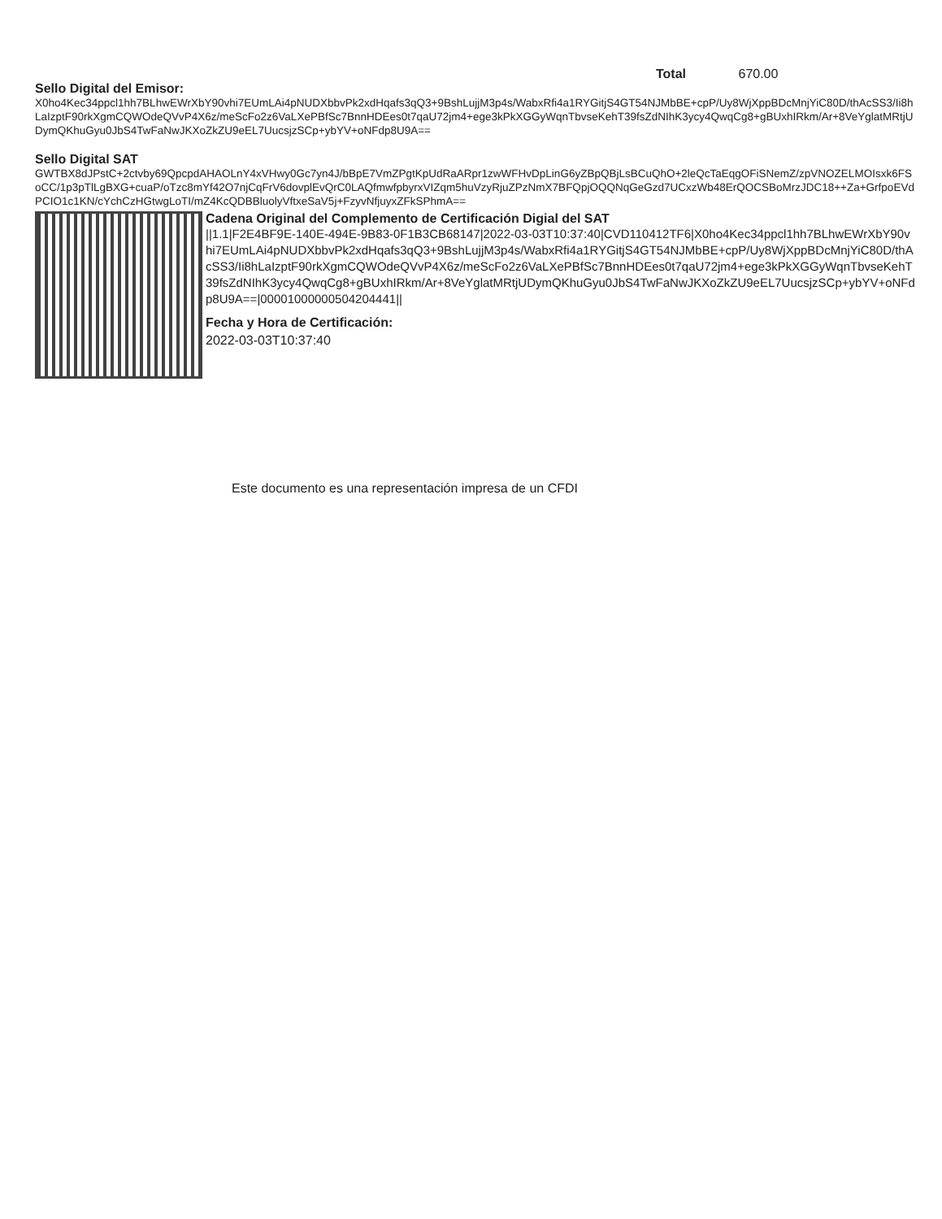Total 670.00
Sello Digital del Emisor:
X0ho4Kec34ppcl1hh7BLhwEWrXbY90vhi7EUmLAi4pNUDXbbvPk2xdHqafs3qQ3+9BshLujjM3p4s/WabxRfi4a1RYGitjS4GT54NJMbBE+cpP/Uy8WjXppBDcMnjYiC80D/thAcSS3/Ii8hLaIzptF90rkXgmCQWOdeQVvP4X6z/meScFo2z6VaLXePBfSc7BnnHDEes0t7qaU72jm4+ege3kPkXGGyWqnTbvseKehT39fsZdNIhK3ycy4QwqCg8+gBUxhIRkm/Ar+8VeYglatMRtjUDymQKhuGyu0JbS4TwFaNwJKXoZkZU9eEL7UucsjzSCp+ybYV+oNFdp8U9A==
Sello Digital SAT
GWTBX8dJPstC+2ctvby69QpcpdAHAOLnY4xVHwy0Gc7yn4J/bBpE7VmZPgtKpUdRaARpr1zwWFHvDpLinG6yZBpQBjLsBCuQhO+2leQcTaEqgOFiSNemZ/zpVNOZELMOIsxk6FSoCC/1p3pTlLgBXG+cuaP/oTzc8mYf42O7njCqFrV6dovplEvQrC0LAQfmwfpbyrxVIZqm5huVzyRjuZPzNmX7BFQpjOQQNqGeGzd7UCxzWb48ErQOCSBoMrzJDC18++Za+GrfpoEVdPCIO1c1KN/cYchCzHGtwgLoTI/mZ4KcQDBBluolyVftxeSaV5j+FzyvNfjuyxZFkSPhmA==
Cadena Original del Complemento de Certificación Digial del SAT
||1.1|F2E4BF9E-140E-494E-9B83-0F1B3CB68147|2022-03-03T10:37:40|CVD110412TF6|X0ho4Kec34ppcl1hh7BLhwEWrXbY90vhi7EUmLAi4pNUDXbbvPk2xdHqafs3qQ3+9BshLujjM3p4s/WabxRfi4a1RYGitjS4GT54NJMbBE+cpP/Uy8WjXppBDcMnjYiC80D/thAcSS3/Ii8hLaIzptF90rkXgmCQWOdeQVvP4X6z/meScFo2z6VaLXePBfSc7BnnHDEes0t7qaU72jm4+ege3kPkXGGyWqnTbvseKehT39fsZdNIhK3ycy4QwqCg8+gBUxhIRkm/Ar+8VeYglatMRtjUDymQKhuGyu0JbS4TwFaNwJKXoZkZU9eEL7UucsjzSCp+ybYV+oNFdp8U9A==|00001000000504204441||
Fecha y Hora de Certificación:
2022-03-03T10:37:40
Este documento es una representación impresa de un CFDI